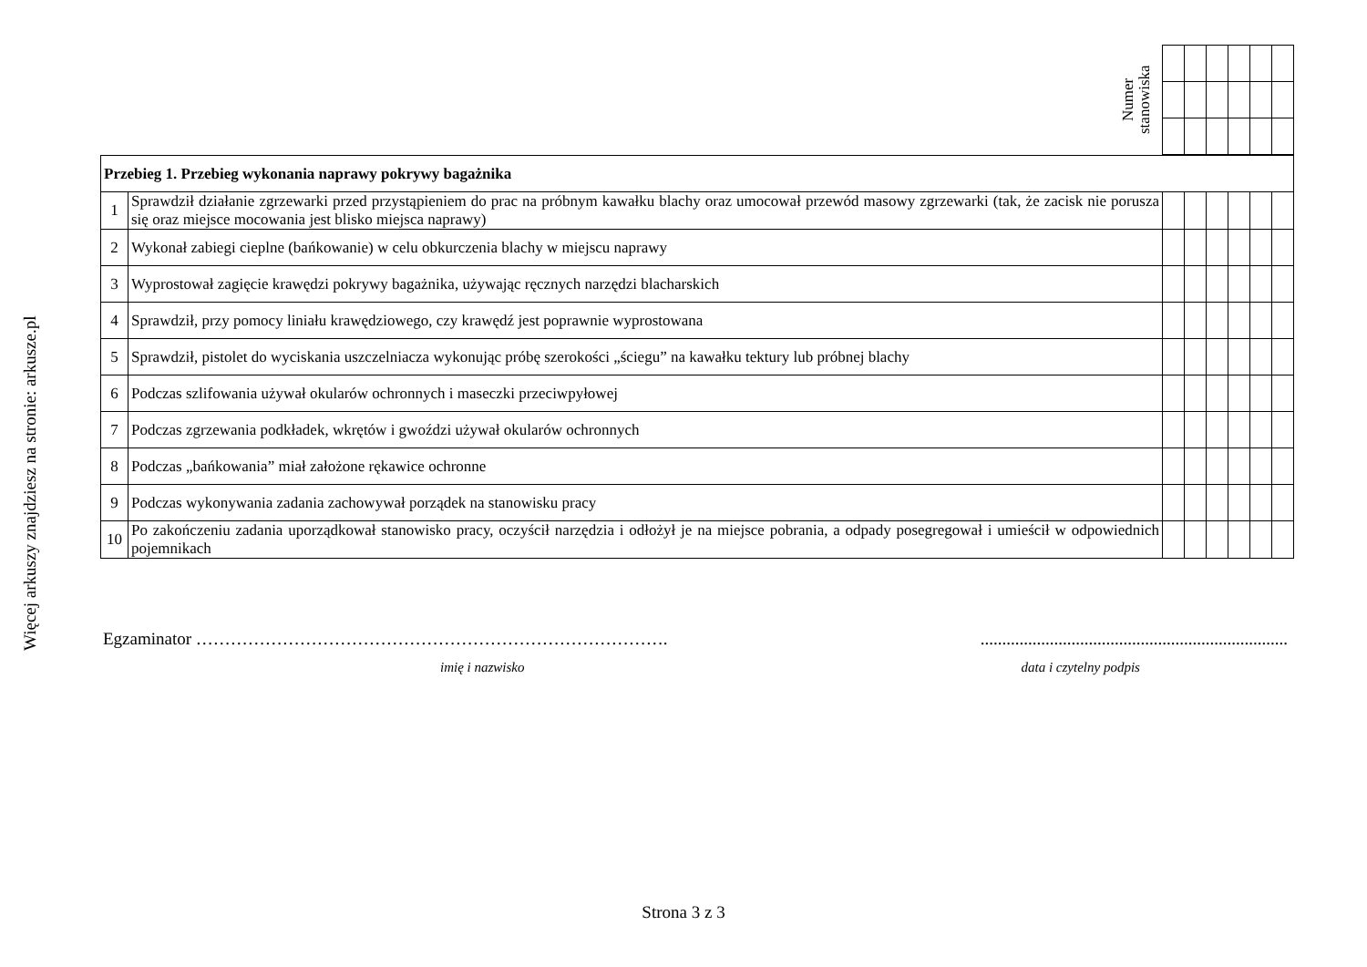Więcej arkuszy znajdziesz na stronie: arkusze.pl
Numer
stanowiska
| Przebieg 1. Przebieg wykonania naprawy pokrywy bagażnika | | | | | | | |
| 1 | Sprawdził działanie zgrzewarki przed przystąpieniem do prac na próbnym kawałku blachy oraz umocował przewód masowy zgrzewarki (tak, że zacisk nie porusza się oraz miejsce mocowania jest blisko miejsca naprawy) | | | | | | |
| 2 | Wykonał zabiegi cieplne (bańkowanie) w celu obkurczenia blachy w miejscu naprawy | | | | | | |
| 3 | Wyprostował zagięcie krawędzi pokrywy bagażnika, używając ręcznych narzędzi blacharskich | | | | | | |
| 4 | Sprawdził, przy pomocy liniału krawędziowego, czy krawędź jest poprawnie wyprostowana | | | | | | |
| 5 | Sprawdził, pistolet do wyciskania uszczelniacza wykonując próbę szerokości „ściegu” na kawałku tektury lub próbnej blachy | | | | | | |
| 6 | Podczas szlifowania używał okularów ochronnych i maseczki przeciwpyłowej | | | | | | |
| 7 | Podczas zgrzewania podkładek, wkrętów i gwoździ używał okularów ochronnych | | | | | | |
| 8 | Podczas „bańkowania” miał założone rękawice ochronne | | | | | | |
| 9 | Podczas wykonywania zadania zachowywał porządek na stanowisku pracy | | | | | | |
| 10 | Po zakończeniu zadania uporządkował stanowisko pracy, oczyścił narzędzia i odłożył je na miejsce pobrania, a odpady posegregował i umieścił w odpowiednich pojemnikach | | | | | | |
Egzaminator ………………………………………………………………………........................................................................
imię i nazwisko data i czytelny podpis
Strona 3 z 3